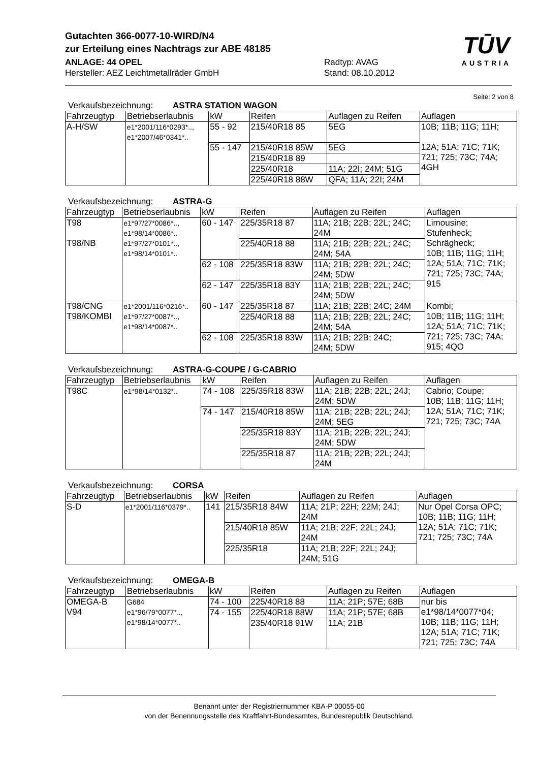TŪV
AUSTRIA
Gutachten 366-0077-10-WIRD/N4
zur Erteilung eines Nachtrags zur ABE 48185
ANLAGE: 44 OPEL
Hersteller: AEZ Leichtmetallräder GmbH
Radtyp: AVAG
Stand: 08.10.2012
Seite: 2 von 8
Verkaufsbezeichnung: ASTRA STATION WAGON
| Fahrzeugtyp | Betriebserlaubnis | kW | Reifen | Auflagen zu Reifen | Auflagen |
| --- | --- | --- | --- | --- | --- |
| A-H/SW | e1*2001/116*0293*.., e1*2007/46*0341*.. | 55 - 92 | 215/40R18 85 | 5EG | 10B; 11B; 11G; 11H; 12A; 51A; 71C; 71K; 721; 725; 73C; 74A; 4GH |
| | | 55 - 147 | 215/40R18 85W | 5EG | |
| | | | 215/40R18 89 | | |
| | | | 225/40R18 | 11A; 22I; 24M; 51G | |
| | | | 225/40R18 88W | QFA; 11A; 22I; 24M | |
Verkaufsbezeichnung: ASTRA-G
| Fahrzeugtyp | Betriebserlaubnis | kW | Reifen | Auflagen zu Reifen | Auflagen |
| --- | --- | --- | --- | --- | --- |
| T98 T98/NB | e1*97/27*0086*.., e1*98/14*0086*.. e1*97/27*0101*.., e1*98/14*0101*.. | 60 - 147 | 225/35R18 87 | 11A; 21B; 22B; 22L; 24C; 24M | Limousine; Stufenheck; Schrägheck; 10B; 11B; 11G; 11H; 12A; 51A; 71C; 71K; 721; 725; 73C; 74A; 915 |
| | | | 225/40R18 88 | 11A; 21B; 22B; 22L; 24C; 24M; 54A | |
| | | 62 - 108 | 225/35R18 83W | 11A; 21B; 22B; 22L; 24C; 24M; 5DW | |
| | | 62 - 147 | 225/35R18 83Y | 11A; 21B; 22B; 22L; 24C; 24M; 5DW | |
| T98/CNG T98/KOMBI | e1*2001/116*0216*.. e1*97/27*0087*.., e1*98/14*0087*.. | 60 - 147 | 225/35R18 87 | 11A; 21B; 22B; 24C; 24M | Kombi; 10B; 11B; 11G; 11H; 12A; 51A; 71C; 71K; 721; 725; 73C; 74A; 915; 4QO |
| | | | 225/40R18 88 | 11A; 21B; 22B; 22L; 24C; 24M; 54A | |
| | | 62 - 108 | 225/35R18 83W | 11A; 21B; 22B; 24C; 24M; 5DW | |
Verkaufsbezeichnung: ASTRA-G-COUPE / G-CABRIO
| Fahrzeugtyp | Betriebserlaubnis | kW | Reifen | Auflagen zu Reifen | Auflagen |
| --- | --- | --- | --- | --- | --- |
| T98C | e1*98/14*0132*.. | 74 - 108 | 225/35R18 83W | 11A; 21B; 22B; 22L; 24J; 24M; 5DW | Cabrio; Coupe; 10B; 11B; 11G; 11H; 12A; 51A; 71C; 71K; 721; 725; 73C; 74A |
| | | 74 - 147 | 215/40R18 85W | 11A; 21B; 22B; 22L; 24J; 24M; 5EG | |
| | | | 225/35R18 83Y | 11A; 21B; 22B; 22L; 24J; 24M; 5DW | |
| | | | 225/35R18 87 | 11A; 21B; 22B; 22L; 24J; 24M | |
Verkaufsbezeichnung: CORSA
| Fahrzeugtyp | Betriebserlaubnis | kW | Reifen | Auflagen zu Reifen | Auflagen |
| --- | --- | --- | --- | --- | --- |
| S-D | e1*2001/116*0379*.. | 141 | 215/35R18 84W | 11A; 21P; 22H; 22M; 24J; 24M | Nur Opel Corsa OPC; 10B; 11B; 11G; 11H; 12A; 51A; 71C; 71K; 721; 725; 73C; 74A |
| | | | 215/40R18 85W | 11A; 21B; 22F; 22L; 24J; 24M | |
| | | | 225/35R18 | 11A; 21B; 22F; 22L; 24J; 24M; 51G | |
Verkaufsbezeichnung: OMEGA-B
| Fahrzeugtyp | Betriebserlaubnis | kW | Reifen | Auflagen zu Reifen | Auflagen |
| --- | --- | --- | --- | --- | --- |
| OMEGA-B V94 | G684 e1*96/79*0077*.., e1*98/14*0077*.. | 74 - 100 | 225/40R18 88 | 11A; 21P; 57E; 68B | nur bis e1*98/14*0077*04; 10B; 11B; 11G; 11H; 12A; 51A; 71C; 71K; 721; 725; 73C; 74A |
| | | 74 - 155 | 225/40R18 88W | 11A; 21P; 57E; 68B | |
| | | | 235/40R18 91W | 11A; 21B | |
Benannt unter der Registriernummer KBA-P 00055-00
von der Benennungsstelle des Kraftfahrt-Bundesamtes, Bundesrepublik Deutschland.